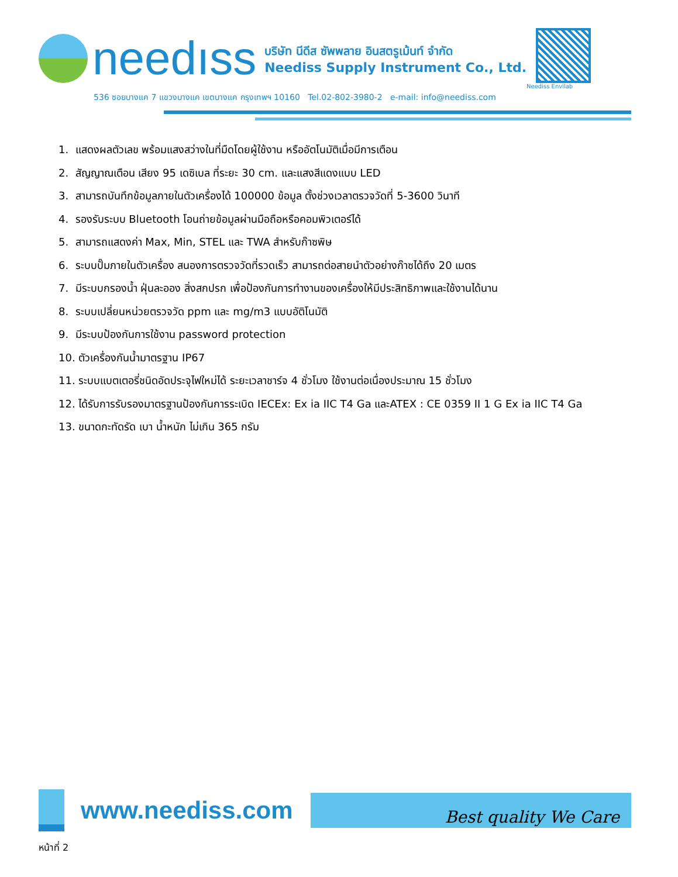needıss
บริษัท นีดีส ซัพพลาย อินสตรูเม้นท์ จำกัด
Neediss Supply Instrument Co., Ltd.
Neediss Envilab
536 ซอยบางแค 7 แขวงบางแค เขตบางแค กรุงเทพฯ 10160 Tel.02-802-3980-2 e-mail: info@neediss.com
1. แสดงผลตัวเลข พร้อมแสงสว่างในที่มืดโดยผู้ใช้งาน หรืออัตโนมัติเมื่อมีการเตือน
2. สัญญาณเตือน เสียง 95 เดซิเบล ที่ระยะ 30 cm. และแสงสีแดงแบบ LED
3. สามารถบันทึกข้อมูลภายในตัวเครื่องได้ 100000 ข้อมูล ตั้งช่วงเวลาตรวจวัดที่ 5-3600 วินาที
4. รองรับระบบ Bluetooth โอนถ่ายข้อมูลผ่านมือถือหรือคอมพิวเตอร์ได้
5. สามารถแสดงค่า Max, Min, STEL และ TWA สำหรับก๊าซพิษ
6. ระบบปั๊มภายในตัวเครื่อง สนองการตรวจวัดที่รวดเร็ว สามารถต่อสายนำตัวอย่างก๊าซได้ถึง 20 เมตร
7. มีระบบกรองน้ำ ฝุ่นละออง สิ่งสกปรก เพื่อป้องกันการทำงานของเครื่องให้มีประสิทธิภาพและใช้งานได้นาน
8. ระบบเปลี่ยนหน่วยตรวจวัด ppm และ mg/m3 แบบอัติโนมัติ
9. มีระบบป้องกันการใช้งาน password protection
10. ตัวเครื่องกันน้ำมาตรฐาน IP67
11. ระบบแบตเตอรี่ชนิดอัดประจุไฟใหม่ได้ ระยะเวลาชาร์จ 4 ชั่วโมง ใช้งานต่อเนื่องประมาณ 15 ชั่วโมง
12. ได้รับการรับรองมาตรฐานป้องกันการระเบิด IECEx: Ex ia IIC T4 Ga และATEX : CE 0359 II 1 G Ex ia IIC T4 Ga
13. ขนาดกะทัดรัด เบา น้ำหนัก ไม่เกิน 365 กรัม
www.neediss.com
Best quality We Care
หน้าที่ 2